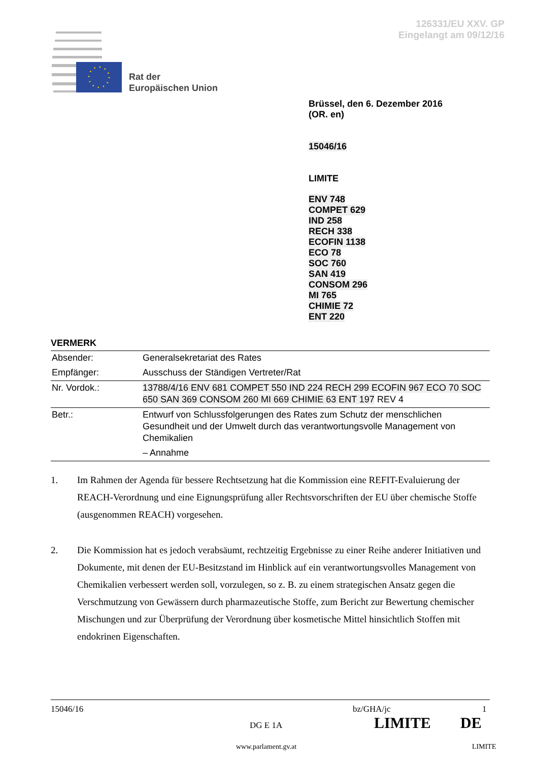126331/EU XXV. GP
Eingelangt am 09/12/16
Rat der
Europäischen Union
Brüssel, den 6. Dezember 2016
(OR. en)
15046/16
LIMITE
ENV 748
COMPET 629
IND 258
RECH 338
ECOFIN 1138
ECO 78
SOC 760
SAN 419
CONSOM 296
MI 765
CHIMIE 72
ENT 220
VERMERK
| Absender: | Generalsekretariat des Rates |
| Empfänger: | Ausschuss der Ständigen Vertreter/Rat |
| Nr. Vordok.: | 13788/4/16 ENV 681 COMPET 550 IND 224 RECH 299 ECOFIN 967 ECO 70 SOC 650 SAN 369 CONSOM 260 MI 669 CHIMIE 63 ENT 197 REV 4 |
| Betr.: | Entwurf von Schlussfolgerungen des Rates zum Schutz der menschlichen Gesundheit und der Umwelt durch das verantwortungsvolle Management von Chemikalien – Annahme |
1. Im Rahmen der Agenda für bessere Rechtsetzung hat die Kommission eine REFIT-Evaluierung der REACH-Verordnung und eine Eignungsprüfung aller Rechtsvorschriften der EU über chemische Stoffe (ausgenommen REACH) vorgesehen.
2. Die Kommission hat es jedoch verabsäumt, rechtzeitig Ergebnisse zu einer Reihe anderer Initiativen und Dokumente, mit denen der EU-Besitzstand im Hinblick auf ein verantwortungsvolles Management von Chemikalien verbessert werden soll, vorzulegen, so z. B. zu einem strategischen Ansatz gegen die Verschmutzung von Gewässern durch pharmazeutische Stoffe, zum Bericht zur Bewertung chemischer Mischungen und zur Überprüfung der Verordnung über kosmetische Mittel hinsichtlich Stoffen mit endokrinen Eigenschaften.
15046/16 bz/GHA/jc 1
DG E 1A LIMITE DE
www.parlament.gv.at LIMITE